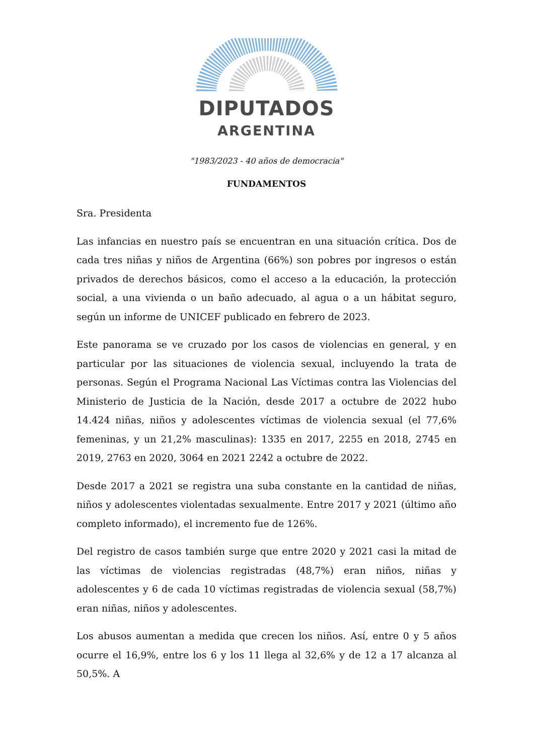DIPUTADOS
ARGENTINA
"1983/2023 - 40 años de democracia"
FUNDAMENTOS
Sra. Presidenta
Las infancias en nuestro país se encuentran en una situación crítica. Dos de cada tres niñas y niños de Argentina (66%) son pobres por ingresos o están privados de derechos básicos, como el acceso a la educación, la protección social, a una vivienda o un baño adecuado, al agua o a un hábitat seguro, según un informe de UNICEF publicado en febrero de 2023.
Este panorama se ve cruzado por los casos de violencias en general, y en particular por las situaciones de violencia sexual, incluyendo la trata de personas. Según el Programa Nacional Las Víctimas contra las Violencias del Ministerio de Justicia de la Nación, desde 2017 a octubre de 2022 hubo 14.424 niñas, niños y adolescentes víctimas de violencia sexual (el 77,6% femeninas, y un 21,2% masculinas): 1335 en 2017, 2255 en 2018, 2745 en 2019, 2763 en 2020, 3064 en 2021 2242 a octubre de 2022.
Desde 2017 a 2021 se registra una suba constante en la cantidad de niñas, niños y adolescentes violentadas sexualmente. Entre 2017 y 2021 (último año completo informado), el incremento fue de 126%.
Del registro de casos también surge que entre 2020 y 2021 casi la mitad de las víctimas de violencias registradas (48,7%) eran niños, niñas y adolescentes y 6 de cada 10 víctimas registradas de violencia sexual (58,7%) eran niñas, niños y adolescentes.
Los abusos aumentan a medida que crecen los niños. Así, entre 0 y 5 años ocurre el 16,9%, entre los 6 y los 11 llega al 32,6% y de 12 a 17 alcanza al 50,5%. A